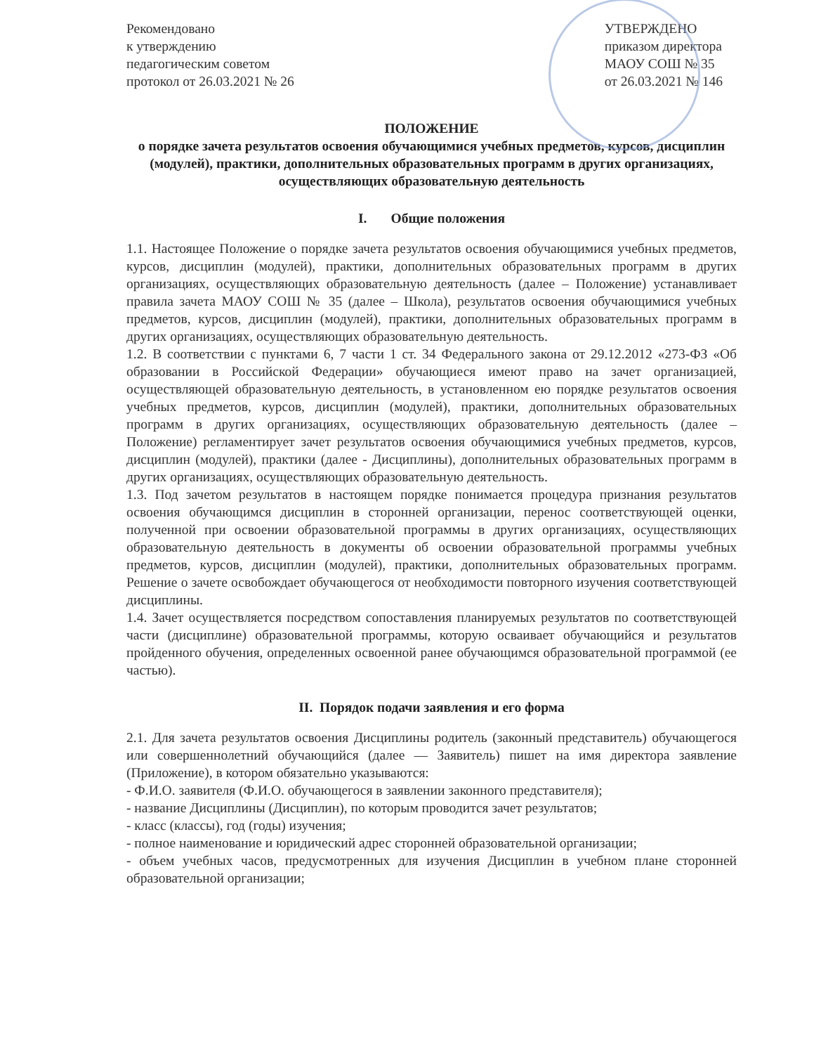Рекомендовано
к утверждению
педагогическим советом
протокол от 26.03.2021 № 26
УТВЕРЖДЕНО
приказом директора
МАОУ СОШ № 35
от 26.03.2021 № 146
ПОЛОЖЕНИЕ
о порядке зачета результатов освоения обучающимися учебных предметов, курсов, дисциплин (модулей), практики, дополнительных образовательных программ в других организациях, осуществляющих образовательную деятельность
I. Общие положения
1.1. Настоящее Положение о порядке зачета результатов освоения обучающимися учебных предметов, курсов, дисциплин (модулей), практики, дополнительных образовательных программ в других организациях, осуществляющих образовательную деятельность (далее – Положение) устанавливает правила зачета МАОУ СОШ № 35 (далее – Школа), результатов освоения обучающимися учебных предметов, курсов, дисциплин (модулей), практики, дополнительных образовательных программ в других организациях, осуществляющих образовательную деятельность.
1.2. В соответствии с пунктами 6, 7 части 1 ст. 34 Федерального закона от 29.12.2012 «273-ФЗ «Об образовании в Российской Федерации» обучающиеся имеют право на зачет организацией, осуществляющей образовательную деятельность, в установленном ею порядке результатов освоения учебных предметов, курсов, дисциплин (модулей), практики, дополнительных образовательных программ в других организациях, осуществляющих образовательную деятельность (далее – Положение) регламентирует зачет результатов освоения обучающимися учебных предметов, курсов, дисциплин (модулей), практики (далее - Дисциплины), дополнительных образовательных программ в других организациях, осуществляющих образовательную деятельность.
1.3. Под зачетом результатов в настоящем порядке понимается процедура признания результатов освоения обучающимся дисциплин в сторонней организации, перенос соответствующей оценки, полученной при освоении образовательной программы в других организациях, осуществляющих образовательную деятельность в документы об освоении образовательной программы учебных предметов, курсов, дисциплин (модулей), практики, дополнительных образовательных программ. Решение о зачете освобождает обучающегося от необходимости повторного изучения соответствующей дисциплины.
1.4. Зачет осуществляется посредством сопоставления планируемых результатов по соответствующей части (дисциплине) образовательной программы, которую осваивает обучающийся и результатов пройденного обучения, определенных освоенной ранее обучающимся образовательной программой (ее частью).
II. Порядок подачи заявления и его форма
2.1. Для зачета результатов освоения Дисциплины родитель (законный представитель) обучающегося или совершеннолетний обучающийся (далее — Заявитель) пишет на имя директора заявление (Приложение), в котором обязательно указываются:
- Ф.И.О. заявителя (Ф.И.О. обучающегося в заявлении законного представителя);
- название Дисциплины (Дисциплин), по которым проводится зачет результатов;
- класс (классы), год (годы) изучения;
- полное наименование и юридический адрес сторонней образовательной организации;
- объем учебных часов, предусмотренных для изучения Дисциплин в учебном плане сторонней образовательной организации;